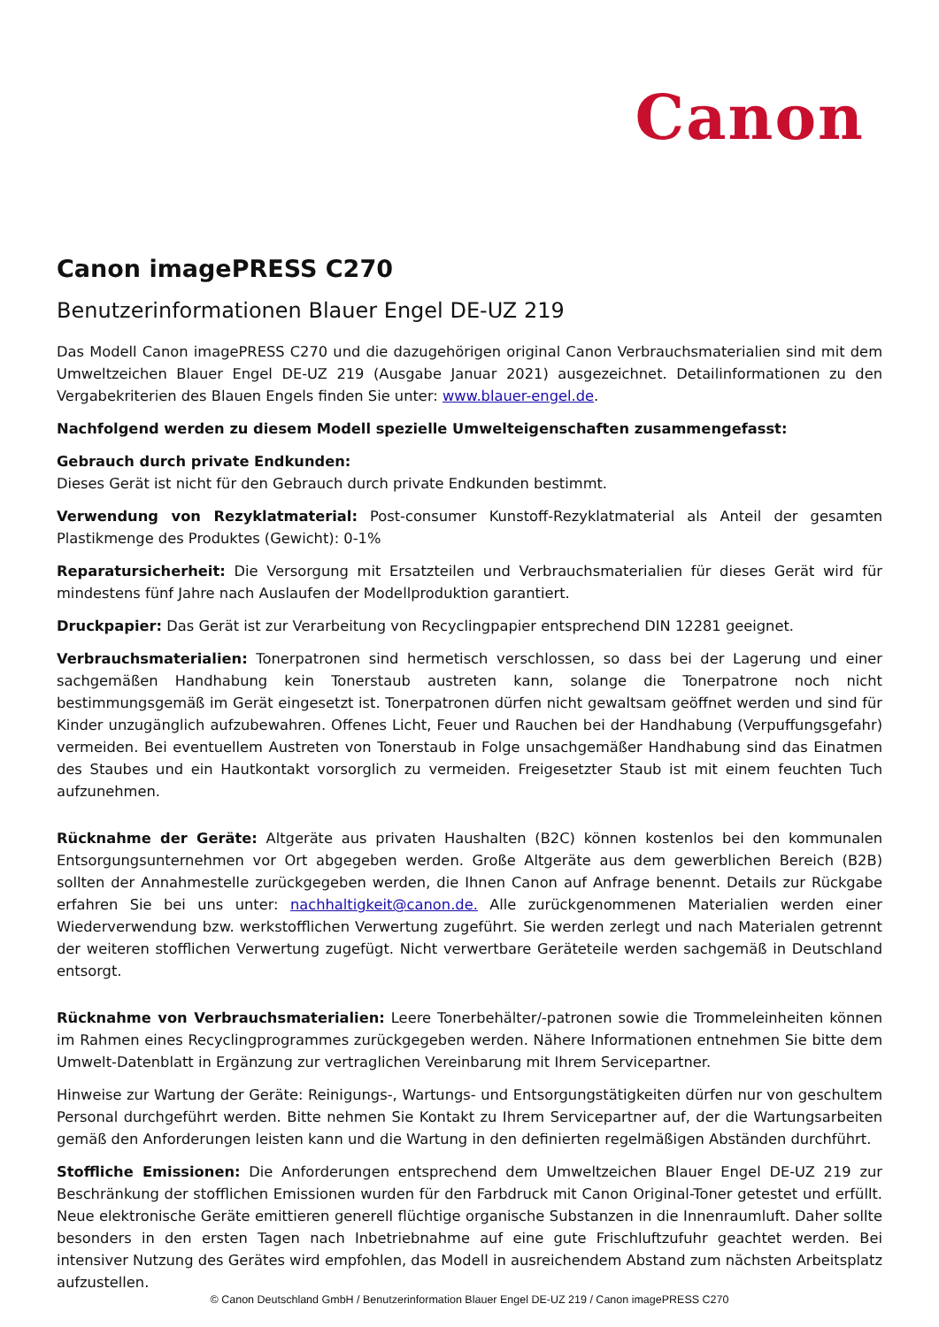Canon
Canon imagePRESS C270
Benutzerinformationen Blauer Engel DE-UZ 219
Das Modell Canon imagePRESS C270 und die dazugehörigen original Canon Verbrauchsmaterialien sind mit dem Umweltzeichen Blauer Engel DE-UZ 219 (Ausgabe Januar 2021) ausgezeichnet. Detailinformationen zu den Vergabekriterien des Blauen Engels finden Sie unter: www.blauer-engel.de.
Nachfolgend werden zu diesem Modell spezielle Umwelteigenschaften zusammengefasst:
Gebrauch durch private Endkunden:
Dieses Gerät ist nicht für den Gebrauch durch private Endkunden bestimmt.
Verwendung von Rezyklatmaterial: Post-consumer Kunstoff-Rezyklatmaterial als Anteil der gesamten Plastikmenge des Produktes (Gewicht): 0-1%
Reparatursicherheit: Die Versorgung mit Ersatzteilen und Verbrauchsmaterialien für dieses Gerät wird für mindestens fünf Jahre nach Auslaufen der Modellproduktion garantiert.
Druckpapier: Das Gerät ist zur Verarbeitung von Recyclingpapier entsprechend DIN 12281 geeignet.
Verbrauchsmaterialien: Tonerpatronen sind hermetisch verschlossen, so dass bei der Lagerung und einer sachgemäßen Handhabung kein Tonerstaub austreten kann, solange die Tonerpatrone noch nicht bestimmungsgemäß im Gerät eingesetzt ist. Tonerpatronen dürfen nicht gewaltsam geöffnet werden und sind für Kinder unzugänglich aufzubewahren. Offenes Licht, Feuer und Rauchen bei der Handhabung (Verpuffungsgefahr) vermeiden. Bei eventuellem Austreten von Tonerstaub in Folge unsachgemäßer Handhabung sind das Einatmen des Staubes und ein Hautkontakt vorsorglich zu vermeiden. Freigesetzter Staub ist mit einem feuchten Tuch aufzunehmen.
Rücknahme der Geräte: Altgeräte aus privaten Haushalten (B2C) können kostenlos bei den kommunalen Entsorgungsunternehmen vor Ort abgegeben werden. Große Altgeräte aus dem gewerblichen Bereich (B2B) sollten der Annahmestelle zurückgegeben werden, die Ihnen Canon auf Anfrage benennt. Details zur Rückgabe erfahren Sie bei uns unter: nachhaltigkeit@canon.de. Alle zurückgenommenen Materialien werden einer Wiederverwendung bzw. werkstofflichen Verwertung zugeführt. Sie werden zerlegt und nach Materialen getrennt der weiteren stofflichen Verwertung zugefügt. Nicht verwertbare Geräteteile werden sachgemäß in Deutschland entsorgt.
Rücknahme von Verbrauchsmaterialien: Leere Tonerbehälter/-patronen sowie die Trommeleinheiten können im Rahmen eines Recyclingprogrammes zurückgegeben werden. Nähere Informationen entnehmen Sie bitte dem Umwelt-Datenblatt in Ergänzung zur vertraglichen Vereinbarung mit Ihrem Servicepartner.
Hinweise zur Wartung der Geräte: Reinigungs-, Wartungs- und Entsorgungstätigkeiten dürfen nur von geschultem Personal durchgeführt werden. Bitte nehmen Sie Kontakt zu Ihrem Servicepartner auf, der die Wartungsarbeiten gemäß den Anforderungen leisten kann und die Wartung in den definierten regelmäßigen Abständen durchführt.
Stoffliche Emissionen: Die Anforderungen entsprechend dem Umweltzeichen Blauer Engel DE-UZ 219 zur Beschränkung der stofflichen Emissionen wurden für den Farbdruck mit Canon Original-Toner getestet und erfüllt. Neue elektronische Geräte emittieren generell flüchtige organische Substanzen in die Innenraumluft. Daher sollte besonders in den ersten Tagen nach Inbetriebnahme auf eine gute Frischluftzufuhr geachtet werden. Bei intensiver Nutzung des Gerätes wird empfohlen, das Modell in ausreichendem Abstand zum nächsten Arbeitsplatz aufzustellen.
© Canon Deutschland GmbH / Benutzerinformation Blauer Engel DE-UZ 219 / Canon imagePRESS C270